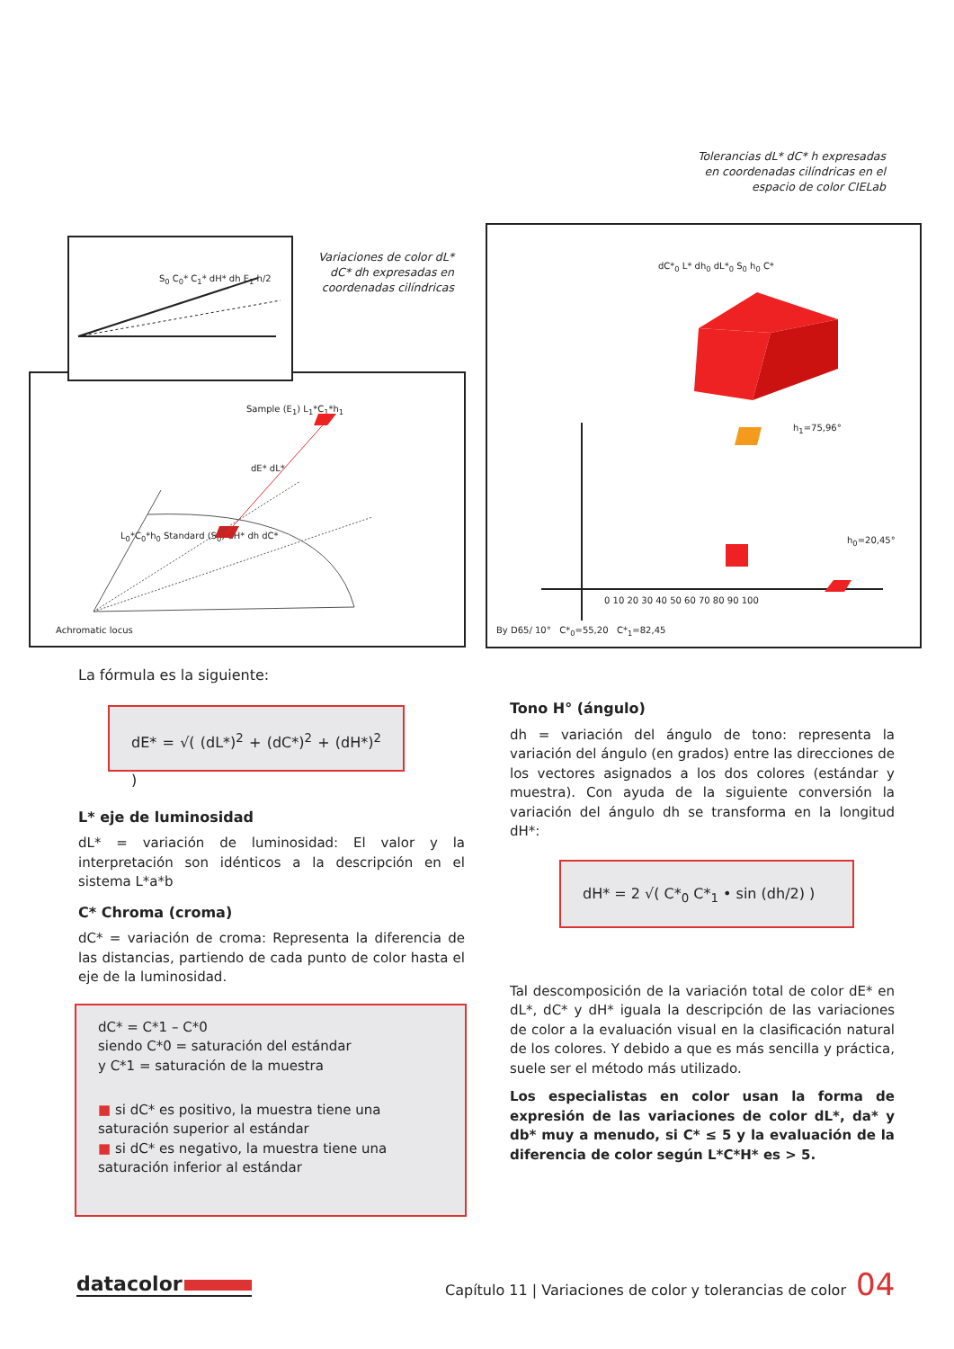Tolerancias dL* dC* h expresadas en coordenadas cilíndricas en el espacio de color CIELab
Variaciones de color dL* dC* dh expresadas en coordenadas cilíndricas
Sample (E<sub>1</sub>) L<sub>1</sub>*C<sub>1</sub>*h<sub>1</sub>
dE* dL*
L<sub>0</sub>*C<sub>0</sub>*h<sub>0</sub> Standard (S<sub>0</sub>) dH* dh dC*
Achromatic locus
S<sub>0</sub> C<sub>0</sub>* C<sub>1</sub>* dH* dh E<sub>1</sub> h/2
h<sub>1</sub>=75,96°
h<sub>0</sub>=20,45°
0 10 20 30 40 50 60 70 80 90 100
By D65/ 10° C*<sub>0</sub>=55,20 C*<sub>1</sub>=82,45
dC*<sub>0</sub> L* dh<sub>0</sub> dL*<sub>0</sub> S<sub>0</sub> h<sub>0</sub> C*
La fórmula es la siguiente:
dE* = √( (dL*)<sup>2</sup> + (dC*)<sup>2</sup> + (dH*)<sup>2</sup> )
L* eje de luminosidad
dL* = variación de luminosidad: El valor y la interpretación son idénticos a la descripción en el sistema L*a*b
C* Chroma (croma)
dC* = variación de croma: Representa la diferencia de las distancias, partiendo de cada punto de color hasta el eje de la luminosidad.
dC* = C*1 – C*0
siendo C*0 = saturación del estándar
y C*1 = saturación de la muestra
■ si dC* es positivo, la muestra tiene una saturación superior al estándar
■ si dC* es negativo, la muestra tiene una saturación inferior al estándar
Tono H° (ángulo)
dh = variación del ángulo de tono: representa la variación del ángulo (en grados) entre las direcciones de los vectores asignados a los dos colores (estándar y muestra). Con ayuda de la siguiente conversión la variación del ángulo dh se transforma en la longitud dH*:
dH* = 2 √( C*<sub>0</sub> C*<sub>1</sub> • sin (dh/2) )
Tal descomposición de la variación total de color dE* en dL*, dC* y dH* iguala la descripción de las variaciones de color a la evaluación visual en la clasificación natural de los colores. Y debido a que es más sencilla y práctica, suele ser el método más utilizado.
Los especialistas en color usan la forma de expresión de las variaciones de color dL*, da* y db* muy a menudo, si C* ≤ 5 y la evaluación de la diferencia de color según L*C*H* es > 5.
datacolor
Capítulo 11 | Variaciones de color y tolerancias de color
04